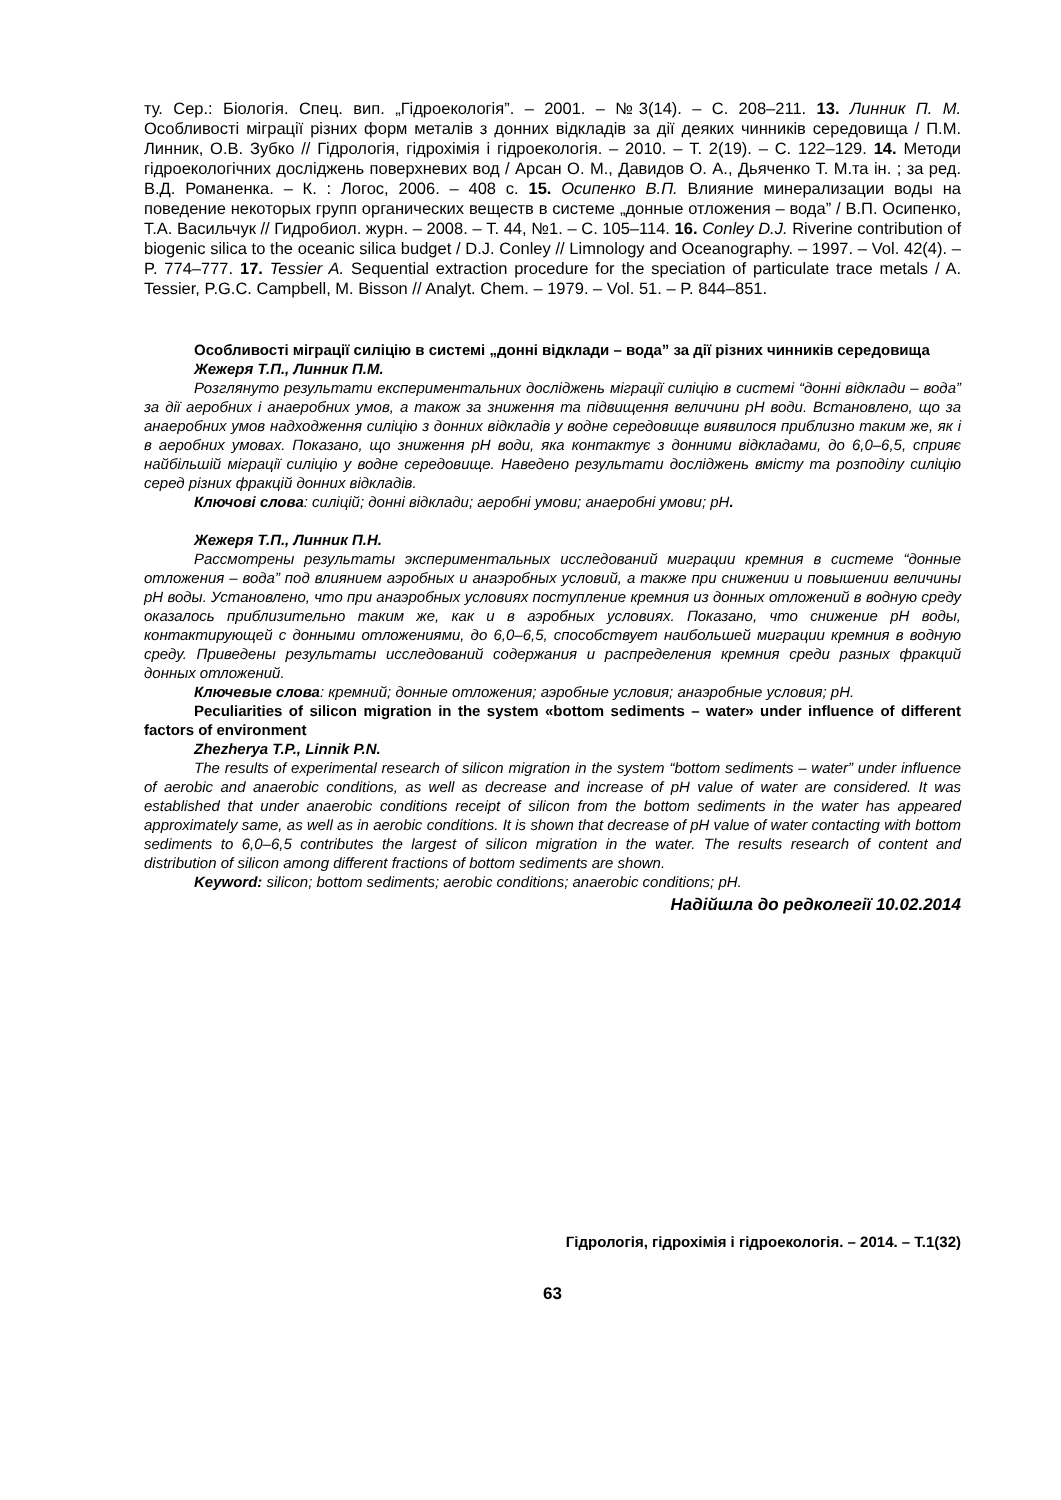ту. Сер.: Біологія. Спец. вип. „Гідроекологія”. – 2001. – №3(14). – С. 208–211. 13. Линник П. М. Особливості міграції різних форм металів з донних відкладів за дії деяких чинників середовища / П.М. Линник, О.В. Зубко // Гідрологія, гідрохімія і гідроекологія. – 2010. – Т. 2(19). – С. 122–129. 14. Методи гідроекологічних досліджень поверхневих вод / Арсан О. М., Давидов О. А., Дьяченко Т. М.та ін. ; за ред. В.Д. Романенка. – К. : Логос, 2006. – 408 с. 15. Осипенко В.П. Влияние минерализации воды на поведение некоторых групп органических веществ в системе „донные отложения – вода” / В.П. Осипенко, Т.А. Васильчук // Гидробиол. журн. – 2008. – Т. 44, №1. – С. 105–114. 16. Conley D.J. Riverine contribution of biogenic silica to the oceanic silica budget / D.J. Conley // Limnology and Oceanography. – 1997. – Vol. 42(4). – P. 774–777. 17. Tessier A. Sequential extraction procedure for the speciation of particulate trace metals / A. Tessier, P.G.C. Campbell, M. Bisson // Analyt. Chem. – 1979. – Vol. 51. – P. 844–851.
Особливості міграції силіцію в системі „донні відклади – вода” за дії різних чинників середовища
Жежеря Т.П., Линник П.М.
Розглянуто результати експериментальних досліджень міграції силіцію в системі “донні відклади – вода” за дії аеробних і анаеробних умов, а також за зниження та підвищення величини pH води. Встановлено, що за анаеробних умов надходження силіцію з донних відкладів у водне середовище виявилося приблизно таким же, як і в аеробних умовах. Показано, що зниження pH води, яка контактує з донними відкладами, до 6,0–6,5, сприяє найбільшій міграції силіцію у водне середовище. Наведено результати досліджень вмісту та розподілу силіцію серед різних фракцій донних відкладів.
Ключові слова: силіцій; донні відклади; аеробні умови; анаеробні умови; pH.
Жежеря Т.П., Линник П.Н.
Рассмотрены результаты экспериментальных исследований миграции кремния в системе “донные отложения – вода” под влиянием аэробных и анаэробных условий, а также при снижении и повышении величины pH воды. Установлено, что при анаэробных условиях поступление кремния из донных отложений в водную среду оказалось приблизительно таким же, как и в аэробных условиях. Показано, что снижение pH воды, контактирующей с донными отложениями, до 6,0–6,5, способствует наибольшей миграции кремния в водную среду. Приведены результаты исследований содержания и распределения кремния среди разных фракций донных отложений.
Ключевые слова: кремний; донные отложения; аэробные условия; анаэробные условия; pH.
Peculiarities of silicon migration in the system «bottom sediments – water» under influence of different factors of environment
Zhezherya T.P., Linnik P.N.
The results of experimental research of silicon migration in the system “bottom sediments – water” under influence of aerobic and anaerobic conditions, as well as decrease and increase of pH value of water are considered. It was established that under anaerobic conditions receipt of silicon from the bottom sediments in the water has appeared approximately same, as well as in aerobic conditions. It is shown that decrease of pH value of water contacting with bottom sediments to 6,0–6,5 contributes the largest of silicon migration in the water. The results research of content and distribution of silicon among different fractions of bottom sediments are shown.
Keyword: silicon; bottom sediments; aerobic conditions; anaerobic conditions; pH.
Надійшла до редколегії 10.02.2014
Гідрологія, гідрохімія і гідроекологія. – 2014. – Т.1(32)
63